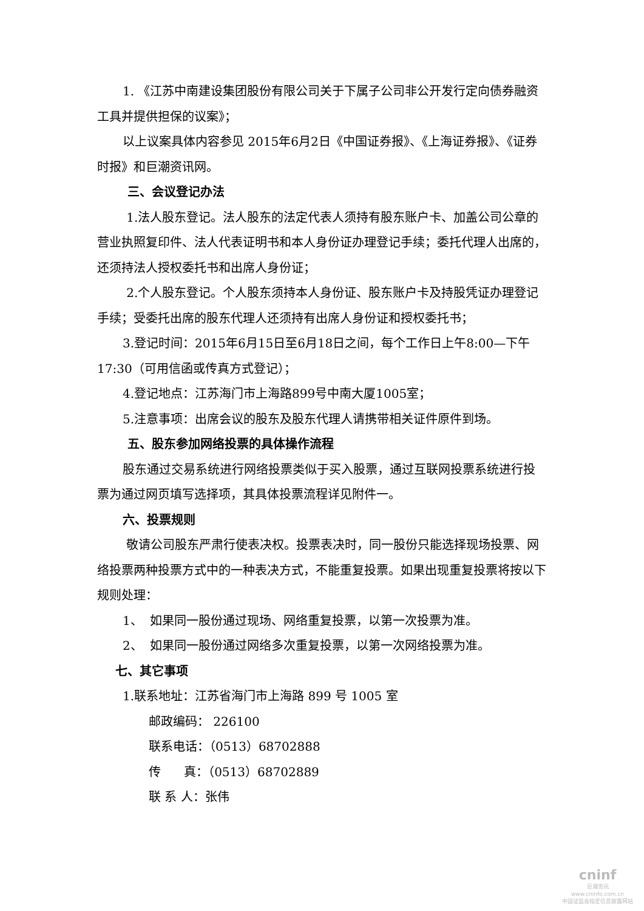1. 《江苏中南建设集团股份有限公司关于下属子公司非公开发行定向债券融资工具并提供担保的议案》；
以上议案具体内容参见 2015年6月2日《中国证券报》、《上海证券报》、《证券时报》和巨潮资讯网。
三、会议登记办法
1.法人股东登记。法人股东的法定代表人须持有股东账户卡、加盖公司公章的营业执照复印件、法人代表证明书和本人身份证办理登记手续；委托代理人出席的，还须持法人授权委托书和出席人身份证；
2.个人股东登记。个人股东须持本人身份证、股东账户卡及持股凭证办理登记手续；受委托出席的股东代理人还须持有出席人身份证和授权委托书；
3.登记时间：2015年6月15日至6月18日之间，每个工作日上午8:00—下午17:30（可用信函或传真方式登记）；
4.登记地点：江苏海门市上海路899号中南大厦1005室；
5.注意事项：出席会议的股东及股东代理人请携带相关证件原件到场。
五、股东参加网络投票的具体操作流程
股东通过交易系统进行网络投票类似于买入股票，通过互联网投票系统进行投票为通过网页填写选择项，其具体投票流程详见附件一。
六、投票规则
敬请公司股东严肃行使表决权。投票表决时，同一股份只能选择现场投票、网络投票两种投票方式中的一种表决方式，不能重复投票。如果出现重复投票将按以下规则处理：
1、 如果同一股份通过现场、网络重复投票，以第一次投票为准。
2、 如果同一股份通过网络多次重复投票，以第一次网络投票为准。
七、其它事项
1.联系地址：江苏省海门市上海路 899 号 1005 室
邮政编码： 226100
联系电话：（0513）68702888
传 真：（0513）68702889
联 系 人：张伟
cninf
巨潮资讯
www.cninfo.com.cn
中国证监会指定信息披露网站